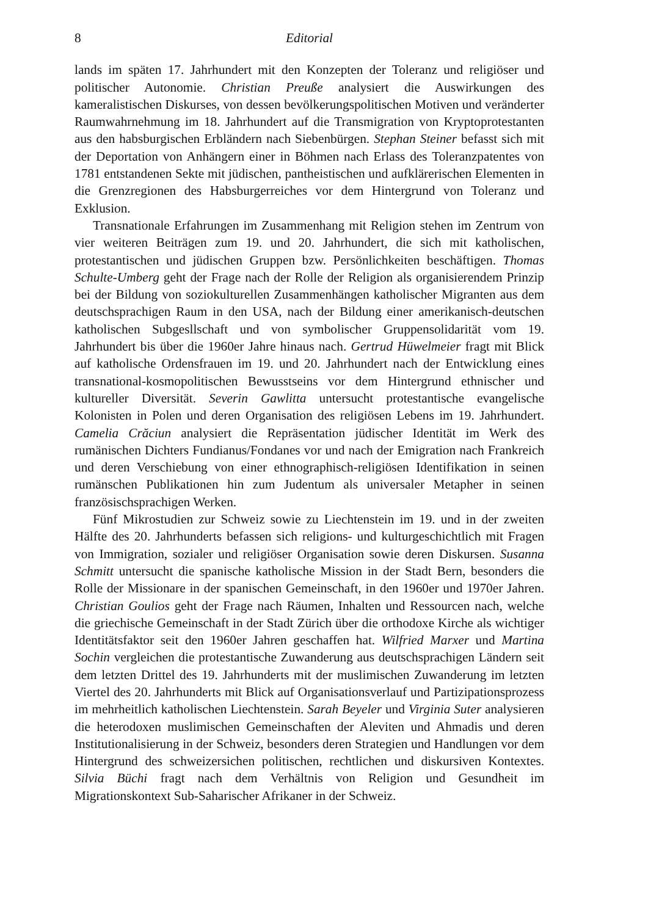8 Editorial
lands im späten 17. Jahrhundert mit den Konzepten der Toleranz und religiöser und politischer Autonomie. Christian Preuße analysiert die Auswirkungen des kameralistischen Diskurses, von dessen bevölkerungspolitischen Motiven und veränderter Raumwahrnehmung im 18. Jahrhundert auf die Transmigration von Kryptoprotestanten aus den habsburgischen Erbländern nach Siebenbürgen. Stephan Steiner befasst sich mit der Deportation von Anhängern einer in Böhmen nach Erlass des Toleranzpatentes von 1781 entstandenen Sekte mit jüdischen, pantheistischen und aufklärerischen Elementen in die Grenzregionen des Habsburgerreiches vor dem Hintergrund von Toleranz und Exklusion.
Transnationale Erfahrungen im Zusammenhang mit Religion stehen im Zentrum von vier weiteren Beiträgen zum 19. und 20. Jahrhundert, die sich mit katholischen, protestantischen und jüdischen Gruppen bzw. Persönlichkeiten beschäftigen. Thomas Schulte-Umberg geht der Frage nach der Rolle der Religion als organisierendem Prinzip bei der Bildung von soziokulturellen Zusammenhängen katholischer Migranten aus dem deutschsprachigen Raum in den USA, nach der Bildung einer amerikanisch-deutschen katholischen Subgesllschaft und von symbolischer Gruppensolidarität vom 19. Jahrhundert bis über die 1960er Jahre hinaus nach. Gertrud Hüwelmeier fragt mit Blick auf katholische Ordensfrauen im 19. und 20. Jahrhundert nach der Entwicklung eines transnational-kosmopolitischen Bewusstseins vor dem Hintergrund ethnischer und kultureller Diversität. Severin Gawlitta untersucht protestantische evangelische Kolonisten in Polen und deren Organisation des religiösen Lebens im 19. Jahrhundert. Camelia Crăciun analysiert die Repräsentation jüdischer Identität im Werk des rumänischen Dichters Fundianus/Fondanes vor und nach der Emigration nach Frankreich und deren Verschiebung von einer ethnographisch-religiösen Identifikation in seinen rumänschen Publikationen hin zum Judentum als universaler Metapher in seinen französischsprachigen Werken.
Fünf Mikrostudien zur Schweiz sowie zu Liechtenstein im 19. und in der zweiten Hälfte des 20. Jahrhunderts befassen sich religions- und kulturgeschichtlich mit Fragen von Immigration, sozialer und religiöser Organisation sowie deren Diskursen. Susanna Schmitt untersucht die spanische katholische Mission in der Stadt Bern, besonders die Rolle der Missionare in der spanischen Gemeinschaft, in den 1960er und 1970er Jahren. Christian Goulios geht der Frage nach Räumen, Inhalten und Ressourcen nach, welche die griechische Gemeinschaft in der Stadt Zürich über die orthodoxe Kirche als wichtiger Identitätsfaktor seit den 1960er Jahren geschaffen hat. Wilfried Marxer und Martina Sochin vergleichen die protestantische Zuwanderung aus deutschsprachigen Ländern seit dem letzten Drittel des 19. Jahrhunderts mit der muslimischen Zuwanderung im letzten Viertel des 20. Jahrhunderts mit Blick auf Organisationsverlauf und Partizipationsprozess im mehrheitlich katholischen Liechtenstein. Sarah Beyeler und Virginia Suter analysieren die heterodoxen muslimischen Gemeinschaften der Aleviten und Ahmadis und deren Institutionalisierung in der Schweiz, besonders deren Strategien und Handlungen vor dem Hintergrund des schweizersichen politischen, rechtlichen und diskursiven Kontextes. Silvia Büchi fragt nach dem Verhältnis von Religion und Gesundheit im Migrationskontext Sub-Saharischer Afrikaner in der Schweiz.